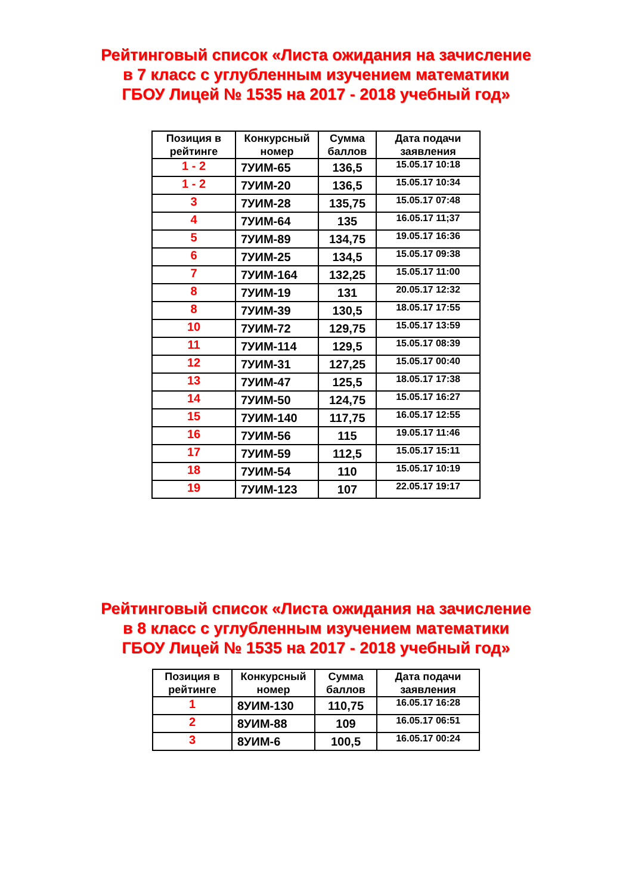Рейтинговый список «Листа ожидания на зачисление
в 7 класс с углубленным изучением математики
ГБОУ Лицей № 1535 на 2017 - 2018 учебный год»
| Позиция в рейтинге | Конкурсный номер | Сумма баллов | Дата подачи заявления |
| --- | --- | --- | --- |
| 1 - 2 | 7УИМ-65 | 136,5 | 15.05.17 10:18 |
| 1 - 2 | 7УИМ-20 | 136,5 | 15.05.17 10:34 |
| 3 | 7УИМ-28 | 135,75 | 15.05.17 07:48 |
| 4 | 7УИМ-64 | 135 | 16.05.17 11;37 |
| 5 | 7УИМ-89 | 134,75 | 19.05.17 16:36 |
| 6 | 7УИМ-25 | 134,5 | 15.05.17 09:38 |
| 7 | 7УИМ-164 | 132,25 | 15.05.17 11:00 |
| 8 | 7УИМ-19 | 131 | 20.05.17 12:32 |
| 8 | 7УИМ-39 | 130,5 | 18.05.17 17:55 |
| 10 | 7УИМ-72 | 129,75 | 15.05.17 13:59 |
| 11 | 7УИМ-114 | 129,5 | 15.05.17 08:39 |
| 12 | 7УИМ-31 | 127,25 | 15.05.17 00:40 |
| 13 | 7УИМ-47 | 125,5 | 18.05.17 17:38 |
| 14 | 7УИМ-50 | 124,75 | 15.05.17 16:27 |
| 15 | 7УИМ-140 | 117,75 | 16.05.17 12:55 |
| 16 | 7УИМ-56 | 115 | 19.05.17 11:46 |
| 17 | 7УИМ-59 | 112,5 | 15.05.17 15:11 |
| 18 | 7УИМ-54 | 110 | 15.05.17 10:19 |
| 19 | 7УИМ-123 | 107 | 22.05.17 19:17 |
Рейтинговый список «Листа ожидания на зачисление
в 8 класс с углубленным изучением математики
ГБОУ Лицей № 1535 на 2017 - 2018 учебный год»
| Позиция в рейтинге | Конкурсный номер | Сумма баллов | Дата подачи заявления |
| --- | --- | --- | --- |
| 1 | 8УИМ-130 | 110,75 | 16.05.17 16:28 |
| 2 | 8УИМ-88 | 109 | 16.05.17 06:51 |
| 3 | 8УИМ-6 | 100,5 | 16.05.17 00:24 |